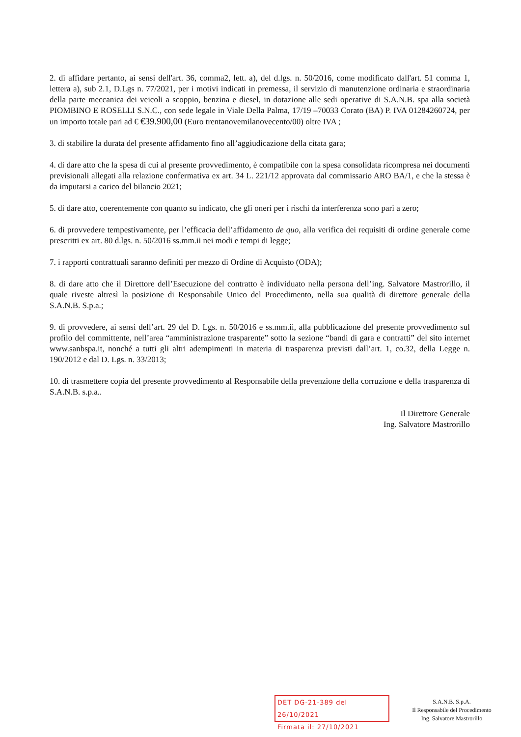2. di affidare pertanto, ai sensi dell'art. 36, comma2, lett. a), del d.lgs. n. 50/2016, come modificato dall'art. 51 comma 1, lettera a), sub 2.1, D.Lgs n. 77/2021, per i motivi indicati in premessa, il servizio di manutenzione ordinaria e straordinaria della parte meccanica dei veicoli a scoppio, benzina e diesel, in dotazione alle sedi operative di S.A.N.B. spa alla società PIOMBINO E ROSELLI S.N.C., con sede legale in Viale Della Palma, 17/19 –70033 Corato (BA) P. IVA 01284260724, per un importo totale pari ad € €39.900,00 (Euro trentanovemilanovecento/00) oltre IVA ;
3. di stabilire la durata del presente affidamento fino all’aggiudicazione della citata gara;
4. di dare atto che la spesa di cui al presente provvedimento, è compatibile con la spesa consolidata ricompresa nei documenti previsionali allegati alla relazione confermativa ex art. 34 L. 221/12 approvata dal commissario ARO BA/1, e che la stessa è da imputarsi a carico del bilancio 2021;
5. di dare atto, coerentemente con quanto su indicato, che gli oneri per i rischi da interferenza sono pari a zero;
6. di provvedere tempestivamente, per l’efficacia dell’affidamento de quo, alla verifica dei requisiti di ordine generale come prescritti ex art. 80 d.lgs. n. 50/2016 ss.mm.ii nei modi e tempi di legge;
7. i rapporti contrattuali saranno definiti per mezzo di Ordine di Acquisto (ODA);
8. di dare atto che il Direttore dell’Esecuzione del contratto è individuato nella persona dell’ing. Salvatore Mastrorillo, il quale riveste altresì la posizione di Responsabile Unico del Procedimento, nella sua qualità di direttore generale della S.A.N.B. S.p.a.;
9. di provvedere, ai sensi dell’art. 29 del D. Lgs. n. 50/2016 e ss.mm.ii, alla pubblicazione del presente provvedimento sul profilo del committente, nell’area “amministrazione trasparente” sotto la sezione “bandi di gara e contratti” del sito internet www.sanbspa.it, nonché a tutti gli altri adempimenti in materia di trasparenza previsti dall’art. 1, co.32, della Legge n. 190/2012 e dal D. Lgs. n. 33/2013;
10. di trasmettere copia del presente provvedimento al Responsabile della prevenzione della corruzione e della trasparenza di S.A.N.B. s.p.a..
Il Direttore Generale
Ing. Salvatore Mastrorillo
DET DG-21-389 del 26/10/2021
Firmata il: 27/10/2021
S.A.N.B. S.p.A.
Il Responsabile del Procedimento
Ing. Salvatore Mastrorillo